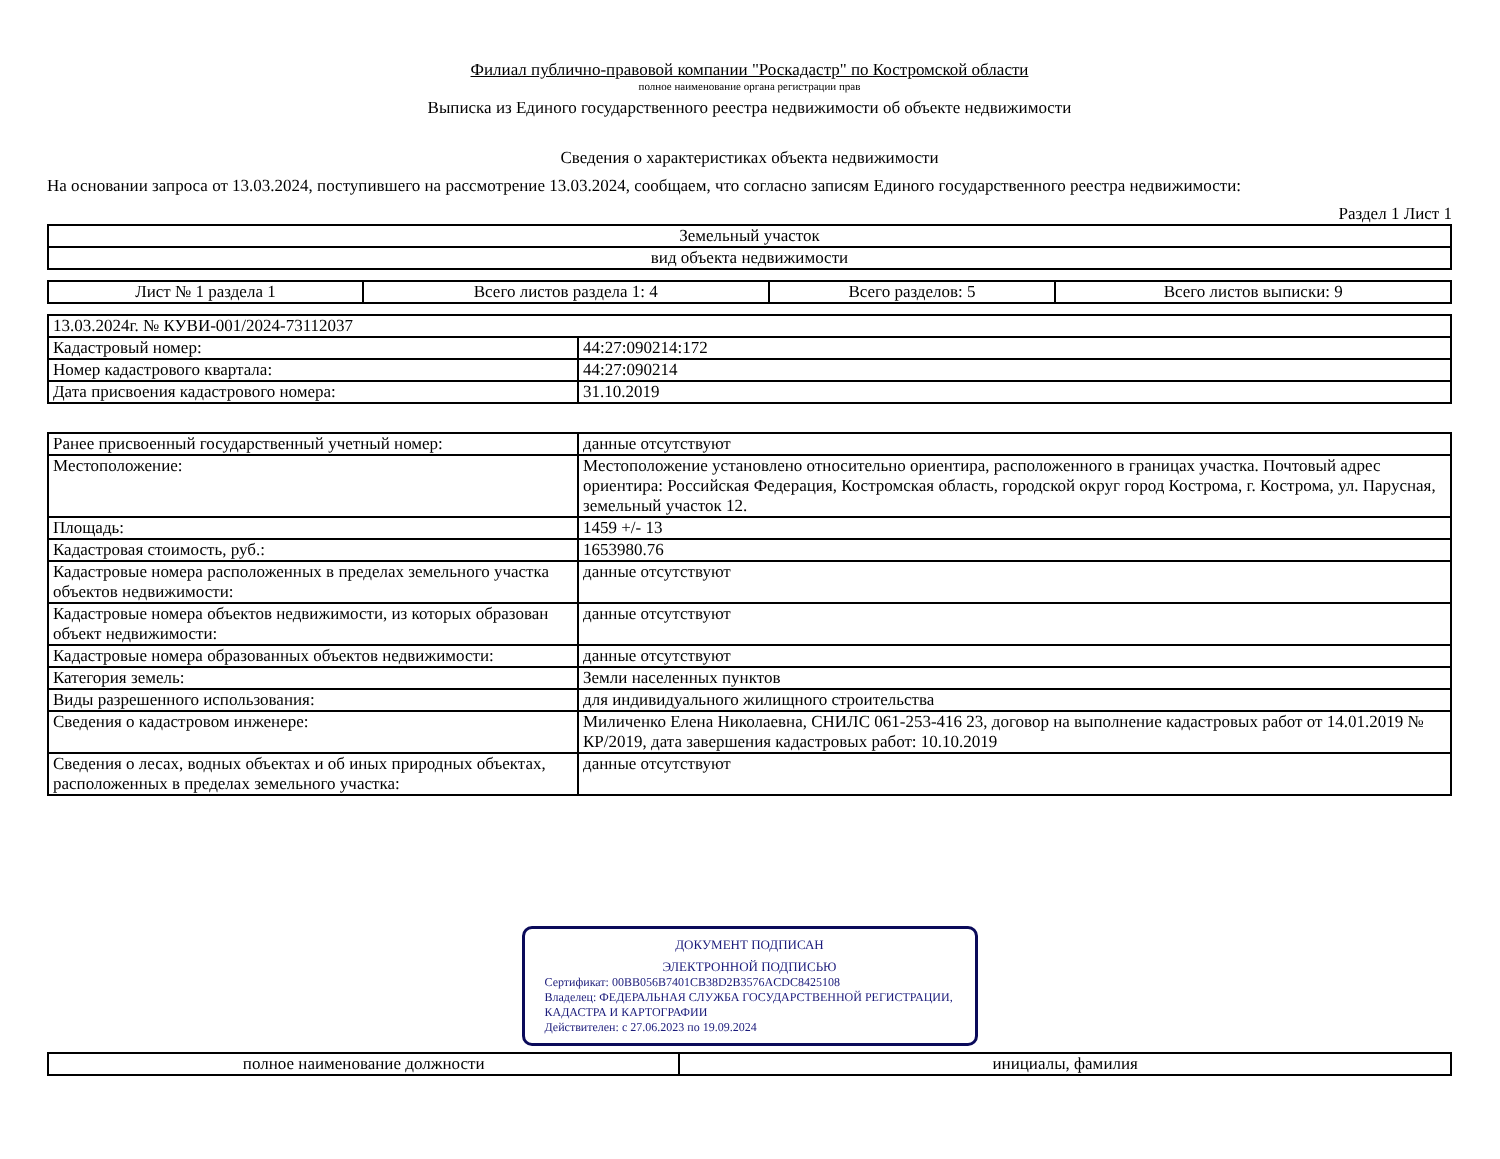Филиал публично-правовой компании "Роскадастр" по Костромской области
полное наименование органа регистрации прав
Выписка из Единого государственного реестра недвижимости об объекте недвижимости
Сведения о характеристиках объекта недвижимости
На основании запроса от 13.03.2024, поступившего на рассмотрение 13.03.2024, сообщаем, что согласно записям Единого государственного реестра недвижимости:
Раздел 1 Лист 1
| Земельный участок |
| вид объекта недвижимости |
| Лист № 1 раздела 1 | Всего листов раздела 1: 4 | Всего разделов: 5 | Всего листов выписки: 9 |
| 13.03.2024г. № КУВИ-001/2024-73112037 | |
| Кадастровый номер: | 44:27:090214:172 |
| Номер кадастрового квартала: | 44:27:090214 |
| Дата присвоения кадастрового номера: | 31.10.2019 |
| Ранее присвоенный государственный учетный номер: | данные отсутствуют |
| Местоположение: | Местоположение установлено относительно ориентира, расположенного в границах участка. Почтовый адрес ориентира: Российская Федерация, Костромская область, городской округ город Кострома, г. Кострома, ул. Парусная, земельный участок 12. |
| Площадь: | 1459 +/- 13 |
| Кадастровая стоимость, руб.: | 1653980.76 |
| Кадастровые номера расположенных в пределах земельного участка объектов недвижимости: | данные отсутствуют |
| Кадастровые номера объектов недвижимости, из которых образован объект недвижимости: | данные отсутствуют |
| Кадастровые номера образованных объектов недвижимости: | данные отсутствуют |
| Категория земель: | Земли населенных пунктов |
| Виды разрешенного использования: | для индивидуального жилищного строительства |
| Сведения о кадастровом инженере: | Миличенко Елена Николаевна, СНИЛС 061-253-416 23, договор на выполнение кадастровых работ от 14.01.2019 № КР/2019, дата завершения кадастровых работ: 10.10.2019 |
| Сведения о лесах, водных объектах и об иных природных объектах, расположенных в пределах земельного участка: | данные отсутствуют |
ДОКУМЕНТ ПОДПИСАН
ЭЛЕКТРОННОЙ ПОДПИСЬЮ
Сертификат: 00BB056B7401CB38D2B3576ACDC8425108
Владелец: ФЕДЕРАЛЬНАЯ СЛУЖБА ГОСУДАРСТВЕННОЙ РЕГИСТРАЦИИ, КАДАСТРА И КАРТОГРАФИИ
Действителен: с 27.06.2023 по 19.09.2024
| полное наименование должности | инициалы, фамилия |